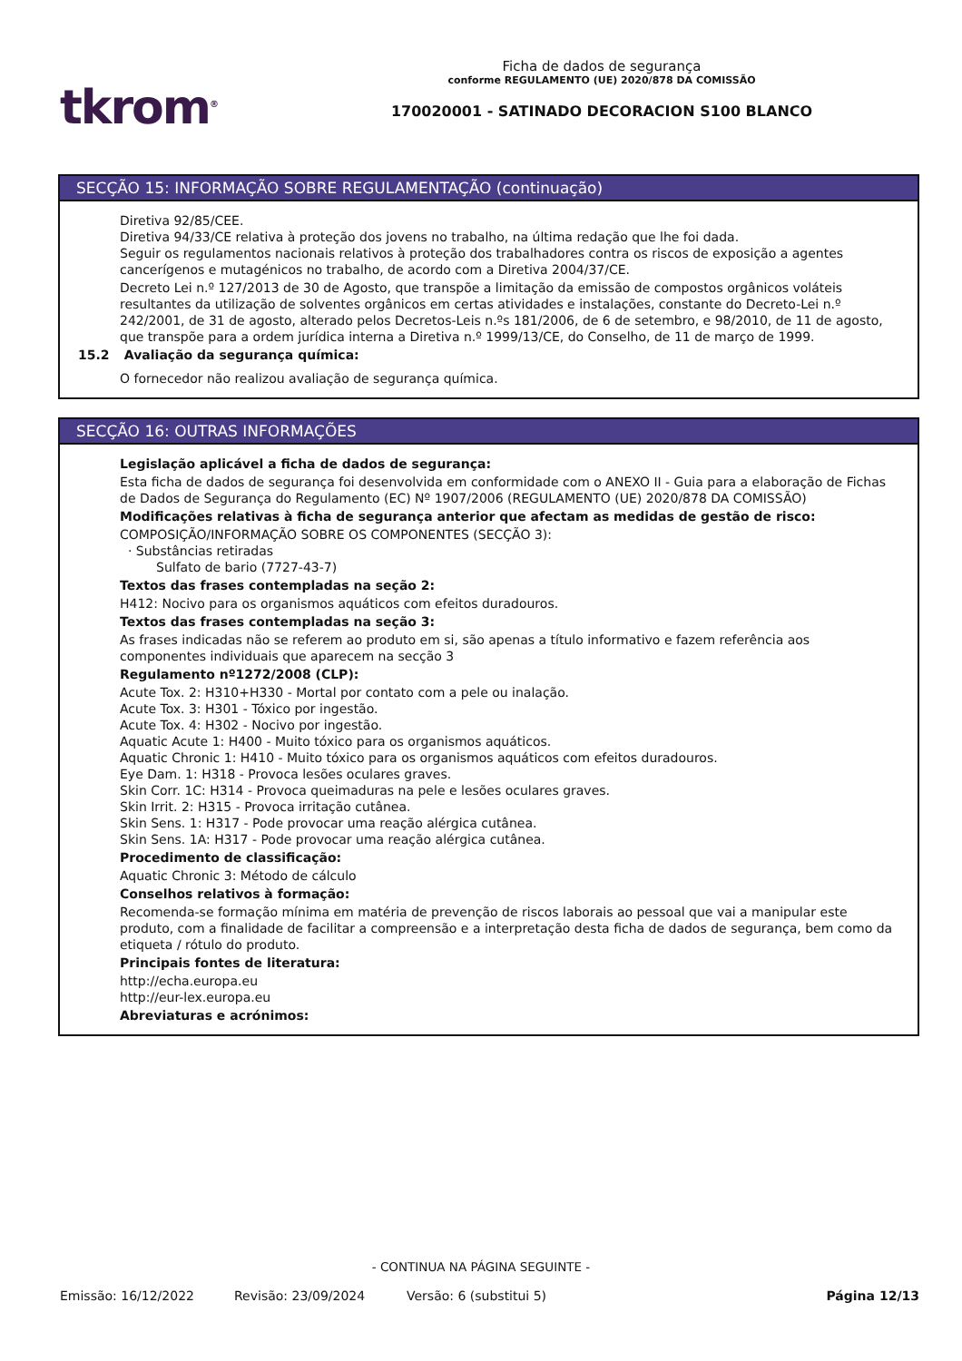tkrom<sup>®</sup>
Ficha de dados de segurança
conforme REGULAMENTO (UE) 2020/878 DA COMISSÃO
170020001 - SATINADO DECORACION S100 BLANCO
SECÇÃO 15: INFORMAÇÃO SOBRE REGULAMENTAÇÃO (continuação)
Diretiva 92/85/CEE.
Diretiva 94/33/CE relativa à proteção dos jovens no trabalho, na última redação que lhe foi dada.
Seguir os regulamentos nacionais relativos à proteção dos trabalhadores contra os riscos de exposição a agentes cancerígenos e mutagénicos no trabalho, de acordo com a Diretiva 2004/37/CE.
Decreto Lei n.º 127/2013 de 30 de Agosto, que transpõe a limitação da emissão de compostos orgânicos voláteis resultantes da utilização de solventes orgânicos em certas atividades e instalações, constante do Decreto-Lei n.º 242/2001, de 31 de agosto, alterado pelos Decretos-Leis n.ºs 181/2006, de 6 de setembro, e 98/2010, de 11 de agosto, que transpõe para a ordem jurídica interna a Diretiva n.º 1999/13/CE, do Conselho, de 11 de março de 1999.
15.2 Avaliação da segurança química:
O fornecedor não realizou avaliação de segurança química.
SECÇÃO 16: OUTRAS INFORMAÇÕES
Legislação aplicável a ficha de dados de segurança:
Esta ficha de dados de segurança foi desenvolvida em conformidade com o ANEXO II - Guia para a elaboração de Fichas de Dados de Segurança do Regulamento (EC) Nº 1907/2006 (REGULAMENTO (UE) 2020/878 DA COMISSÃO)
Modificações relativas à ficha de segurança anterior que afectam as medidas de gestão de risco:
COMPOSIÇÃO/INFORMAÇÃO SOBRE OS COMPONENTES (SECÇÃO 3):
· Substâncias retiradas
Sulfato de bario (7727-43-7)
Textos das frases contempladas na seção 2:
H412: Nocivo para os organismos aquáticos com efeitos duradouros.
Textos das frases contempladas na seção 3:
As frases indicadas não se referem ao produto em si, são apenas a título informativo e fazem referência aos componentes individuais que aparecem na secção 3
Regulamento nº1272/2008 (CLP):
Acute Tox. 2: H310+H330 - Mortal por contato com a pele ou inalação.
Acute Tox. 3: H301 - Tóxico por ingestão.
Acute Tox. 4: H302 - Nocivo por ingestão.
Aquatic Acute 1: H400 - Muito tóxico para os organismos aquáticos.
Aquatic Chronic 1: H410 - Muito tóxico para os organismos aquáticos com efeitos duradouros.
Eye Dam. 1: H318 - Provoca lesões oculares graves.
Skin Corr. 1C: H314 - Provoca queimaduras na pele e lesões oculares graves.
Skin Irrit. 2: H315 - Provoca irritação cutânea.
Skin Sens. 1: H317 - Pode provocar uma reação alérgica cutânea.
Skin Sens. 1A: H317 - Pode provocar uma reação alérgica cutânea.
Procedimento de classificação:
Aquatic Chronic 3: Método de cálculo
Conselhos relativos à formação:
Recomenda-se formação mínima em matéria de prevenção de riscos laborais ao pessoal que vai a manipular este produto, com a finalidade de facilitar a compreensão e a interpretação desta ficha de dados de segurança, bem como da etiqueta / rótulo do produto.
Principais fontes de literatura:
http://echa.europa.eu
http://eur-lex.europa.eu
Abreviaturas e acrónimos:
- CONTINUA NA PÁGINA SEGUINTE -
Emissão: 16/12/2022 Revisão: 23/09/2024 Versão: 6 (substitui 5) Página 12/13